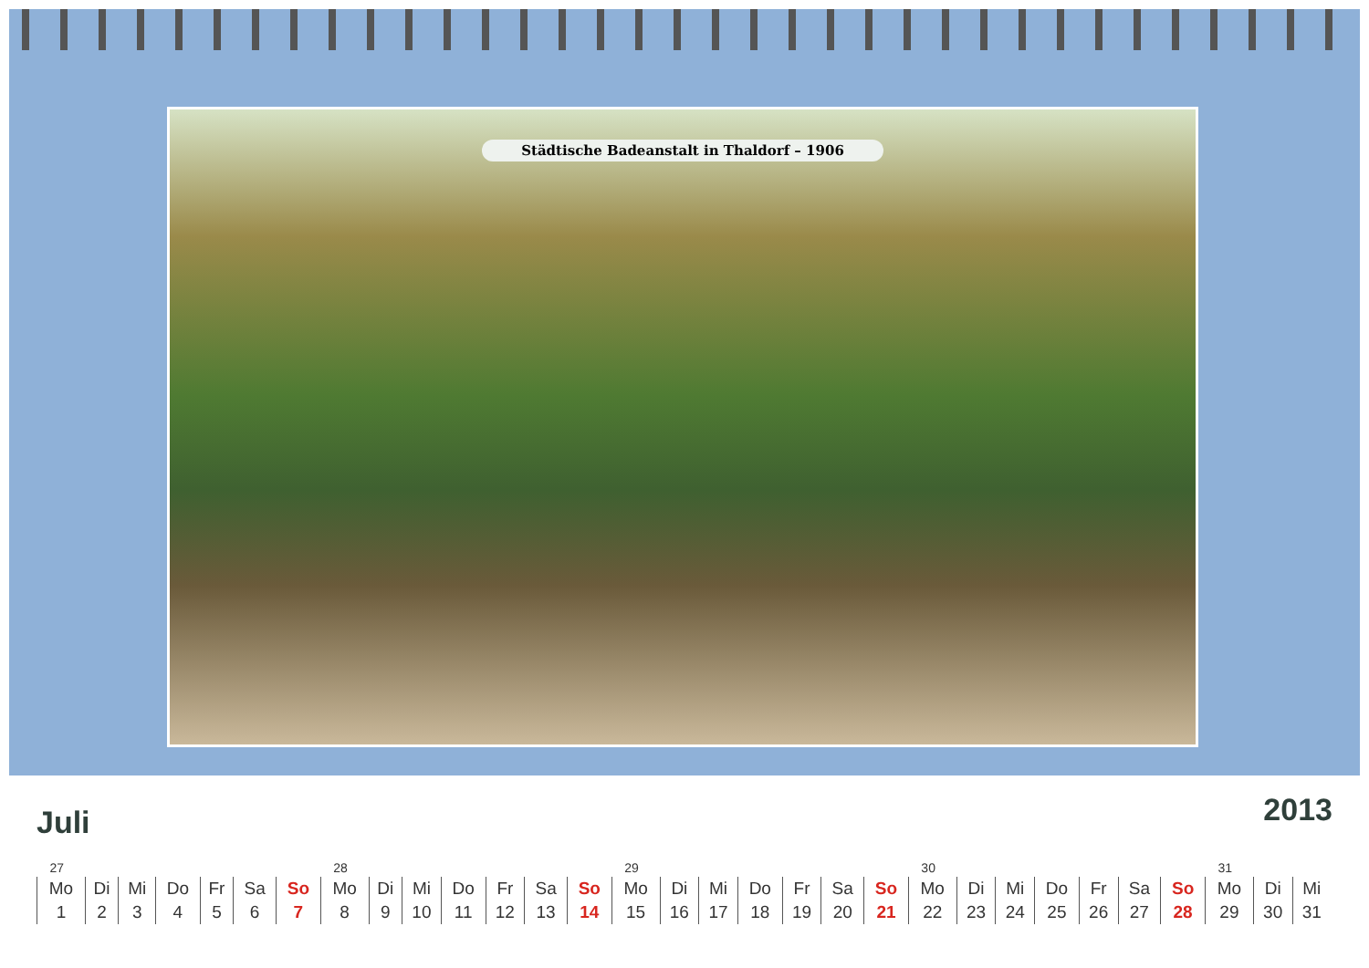Städtische Badeanstalt in Thaldorf – 1906
Juli
2013
| 27 | | | | | | | 28 | | | | | | | 29 | | | | | | | 30 | | | | | | | 31 | | |
| Mo | Di | Mi | Do | Fr | Sa | So | Mo | Di | Mi | Do | Fr | Sa | So | Mo | Di | Mi | Do | Fr | Sa | So | Mo | Di | Mi | Do | Fr | Sa | So | Mo | Di | Mi |
| 1 | 2 | 3 | 4 | 5 | 6 | 7 | 8 | 9 | 10 | 11 | 12 | 13 | 14 | 15 | 16 | 17 | 18 | 19 | 20 | 21 | 22 | 23 | 24 | 25 | 26 | 27 | 28 | 29 | 30 | 31 |